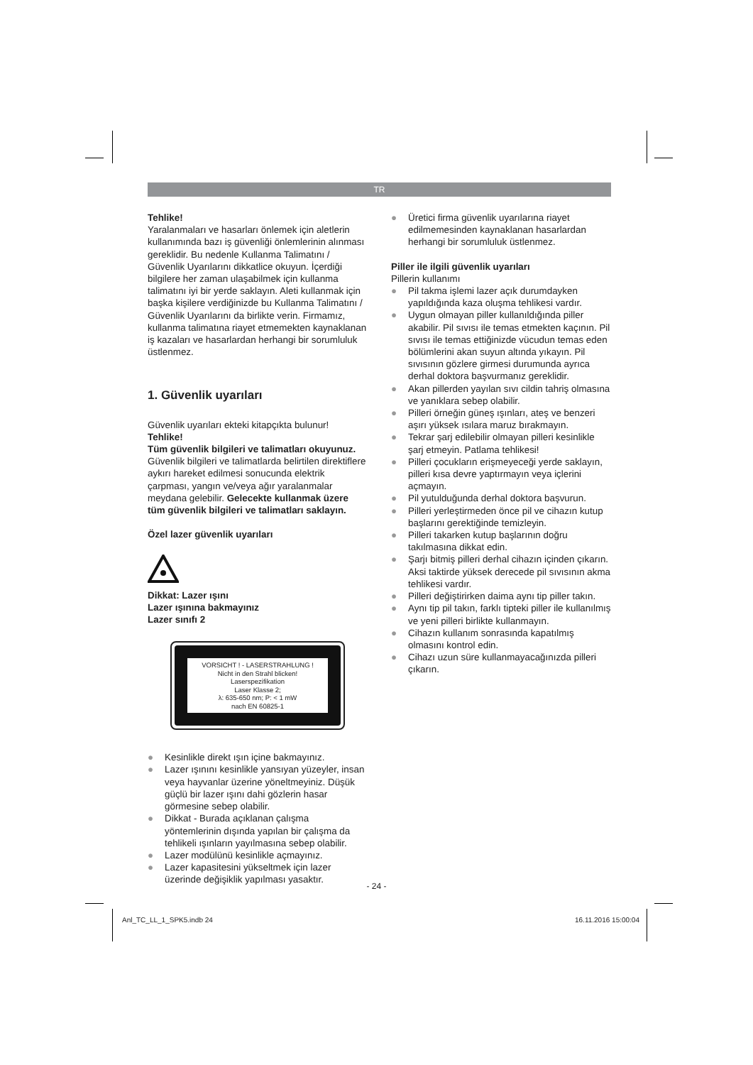TR
Tehlike!
Yaralanmaları ve hasarları önlemek için aletlerin kullanımında bazı iş güvenliği önlemlerinin alınması gereklidir. Bu nedenle Kullanma Talimatını / Güvenlik Uyarılarını dikkatlice okuyun. İçerdiği bilgilere her zaman ulaşabilmek için kullanma talimatını iyi bir yerde saklayın. Aleti kullanmak için başka kişilere verdiğinizde bu Kullanma Talimatını / Güvenlik Uyarılarını da birlikte verin. Firmamız, kullanma talimatına riayet etmemekten kaynaklanan iş kazaları ve hasarlardan herhangi bir sorumluluk üstlenmez.
1. Güvenlik uyarıları
Güvenlik uyarıları ekteki kitapçıkta bulunur!
Tehlike!
Tüm güvenlik bilgileri ve talimatları okuyunuz. Güvenlik bilgileri ve talimatlarda belirtilen direktiflere aykırı hareket edilmesi sonucunda elektrik çarpması, yangın ve/veya ağır yaralanmalar meydana gelebilir. Gelecekte kullanmak üzere tüm güvenlik bilgileri ve talimatları saklayın.
Özel lazer güvenlik uyarıları
Dikkat: Lazer ışını
Lazer ışınına bakmayınız
Lazer sınıfı 2
VORSICHT ! - LASERSTRAHLUNG !
Nicht in den Strahl blicken!
Laserspezifikation
Laser Klasse 2;
λ: 635-650 nm; P: < 1 mW
nach EN 60825-1
● Kesinlikle direkt ışın içine bakmayınız.
● Lazer ışınını kesinlikle yansıyan yüzeyler, insan veya hayvanlar üzerine yöneltmeyiniz. Düşük güçlü bir lazer ışını dahi gözlerin hasar görmesine sebep olabilir.
● Dikkat - Burada açıklanan çalışma yöntemlerinin dışında yapılan bir çalışma da tehlikeli ışınların yayılmasına sebep olabilir.
● Lazer modülünü kesinlikle açmayınız.
● Lazer kapasitesini yükseltmek için lazer üzerinde değişiklik yapılması yasaktır.
● Üretici firma güvenlik uyarılarına riayet edilmemesinden kaynaklanan hasarlardan herhangi bir sorumluluk üstlenmez.
Piller ile ilgili güvenlik uyarıları
Pillerin kullanımı
● Pil takma işlemi lazer açık durumdayken yapıldığında kaza oluşma tehlikesi vardır.
● Uygun olmayan piller kullanıldığında piller akabilir. Pil sıvısı ile temas etmekten kaçının. Pil sıvısı ile temas ettiğinizde vücudun temas eden bölümlerini akan suyun altında yıkayın. Pil sıvısının gözlere girmesi durumunda ayrıca derhal doktora başvurmanız gereklidir.
● Akan pillerden yayılan sıvı cildin tahriş olmasına ve yanıklara sebep olabilir.
● Pilleri örneğin güneş ışınları, ateş ve benzeri aşırı yüksek ısılara maruz bırakmayın.
● Tekrar şarj edilebilir olmayan pilleri kesinlikle şarj etmeyin. Patlama tehlikesi!
● Pilleri çocukların erişmeyeceği yerde saklayın, pilleri kısa devre yaptırmayın veya içlerini açmayın.
● Pil yutulduğunda derhal doktora başvurun.
● Pilleri yerleştirmeden önce pil ve cihazın kutup başlarını gerektiğinde temizleyin.
● Pilleri takarken kutup başlarının doğru takılmasına dikkat edin.
● Şarjı bitmiş pilleri derhal cihazın içinden çıkarın. Aksi taktirde yüksek derecede pil sıvısının akma tehlikesi vardır.
● Pilleri değiştirirken daima aynı tip piller takın.
● Aynı tip pil takın, farklı tipteki piller ile kullanılmış ve yeni pilleri birlikte kullanmayın.
● Cihazın kullanım sonrasında kapatılmış olmasını kontrol edin.
● Cihazı uzun süre kullanmayacağınızda pilleri çıkarın.
- 24 -
Anl_TC_LL_1_SPK5.indb 24 16.11.2016 15:00:04